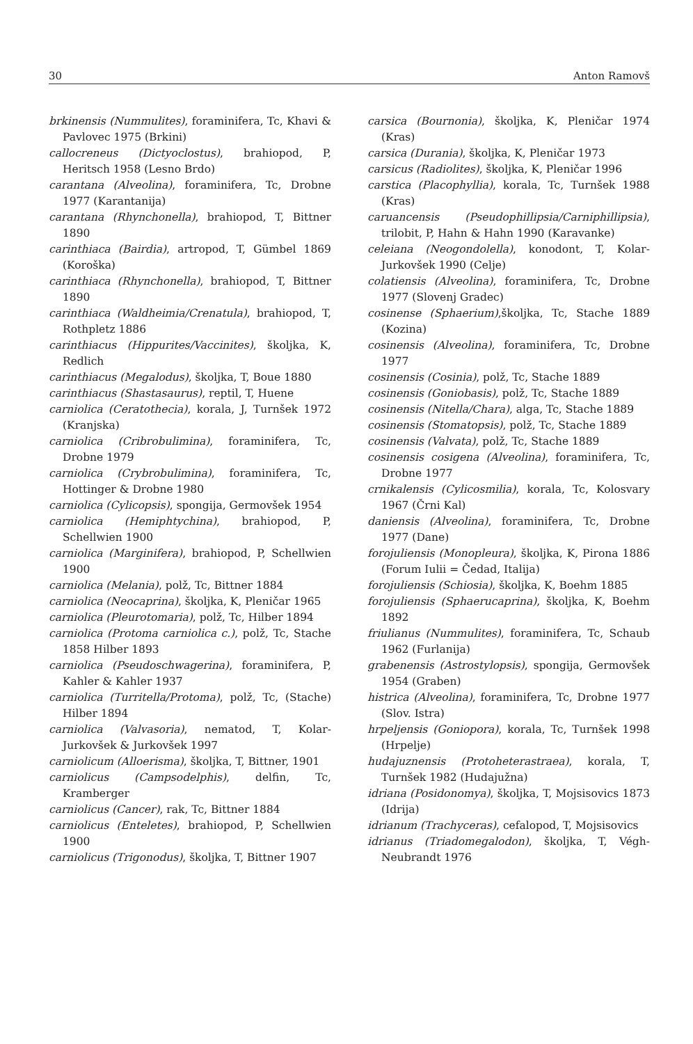30 Anton Ramovš
brkinensis (Nummulites), foraminifera, Tc, Khavi & Pavlovec 1975 (Brkini)
callocreneus (Dictyoclostus), brahiopod, P, Heritsch 1958 (Lesno Brdo)
carantana (Alveolina), foraminifera, Tc, Drobne 1977 (Karantanija)
carantana (Rhynchonella), brahiopod, T, Bittner 1890
carinthiaca (Bairdia), artropod, T, Gümbel 1869 (Koroška)
carinthiaca (Rhynchonella), brahiopod, T, Bittner 1890
carinthiaca (Waldheimia/Crenatula), brahiopod, T, Rothpletz 1886
carinthiacus (Hippurites/Vaccinites), školjka, K, Redlich
carinthiacus (Megalodus), školjka, T, Boue 1880
carinthiacus (Shastasaurus), reptil, T, Huene
carniolica (Ceratothecia), korala, J, Turnšek 1972 (Kranjska)
carniolica (Cribrobulimina), foraminifera, Tc, Drobne 1979
carniolica (Crybrobulimina), foraminifera, Tc, Hottinger & Drobne 1980
carniolica (Cylicopsis), spongija, Germovšek 1954
carniolica (Hemiphtychina), brahiopod, P, Schellwien 1900
carniolica (Marginifera), brahiopod, P, Schellwien 1900
carniolica (Melania), polž, Tc, Bittner 1884
carniolica (Neocaprina), školjka, K, Pleničar 1965
carniolica (Pleurotomaria), polž, Tc, Hilber 1894
carniolica (Protoma carniolica c.), polž, Tc, Stache 1858 Hilber 1893
carniolica (Pseudoschwagerina), foraminifera, P, Kahler & Kahler 1937
carniolica (Turritella/Protoma), polž, Tc, (Stache) Hilber 1894
carniolica (Valvasoria), nematod, T, Kolar-Jurkovšek & Jurkovšek 1997
carniolicum (Alloerisma), školjka, T, Bittner, 1901
carniolicus (Campsodelphis), delfin, Tc, Kramberger
carniolicus (Cancer), rak, Tc, Bittner 1884
carniolicus (Enteletes), brahiopod, P, Schellwien 1900
carniolicus (Trigonodus), školjka, T, Bittner 1907
carsica (Bournonia), školjka, K, Pleničar 1974 (Kras)
carsica (Durania), školjka, K, Pleničar 1973
carsicus (Radiolites), školjka, K, Pleničar 1996
carstica (Placophyllia), korala, Tc, Turnšek 1988 (Kras)
caruancensis (Pseudophillipsia/Carniphillipsia), trilobit, P, Hahn & Hahn 1990 (Karavanke)
celeiana (Neogondolella), konodont, T, Kolar-Jurkovšek 1990 (Celje)
colatiensis (Alveolina), foraminifera, Tc, Drobne 1977 (Slovenj Gradec)
cosinense (Sphaerium),školjka, Tc, Stache 1889 (Kozina)
cosinensis (Alveolina), foraminifera, Tc, Drobne 1977
cosinensis (Cosinia), polž, Tc, Stache 1889
cosinensis (Goniobasis), polž, Tc, Stache 1889
cosinensis (Nitella/Chara), alga, Tc, Stache 1889
cosinensis (Stomatopsis), polž, Tc, Stache 1889
cosinensis (Valvata), polž, Tc, Stache 1889
cosinensis cosigena (Alveolina), foraminifera, Tc, Drobne 1977
crnikalensis (Cylicosmilia), korala, Tc, Kolosvary 1967 (Črni Kal)
daniensis (Alveolina), foraminifera, Tc, Drobne 1977 (Dane)
forojuliensis (Monopleura), školjka, K, Pirona 1886 (Forum Iulii = Čedad, Italija)
forojuliensis (Schiosia), školjka, K, Boehm 1885
forojuliensis (Sphaerucaprina), školjka, K, Boehm 1892
friulianus (Nummulites), foraminifera, Tc, Schaub 1962 (Furlanija)
grabenensis (Astrostylopsis), spongija, Germovšek 1954 (Graben)
histrica (Alveolina), foraminifera, Tc, Drobne 1977 (Slov. Istra)
hrpeljensis (Goniopora), korala, Tc, Turnšek 1998 (Hrpelje)
hudajuznensis (Protoheterastraea), korala, T, Turnšek 1982 (Hudajužna)
idriana (Posidonomya), školjka, T, Mojsisovics 1873 (Idrija)
idrianum (Trachyceras), cefalopod, T, Mojsisovics
idrianus (Triadomegalodon), školjka, T, Végh-Neubrandt 1976